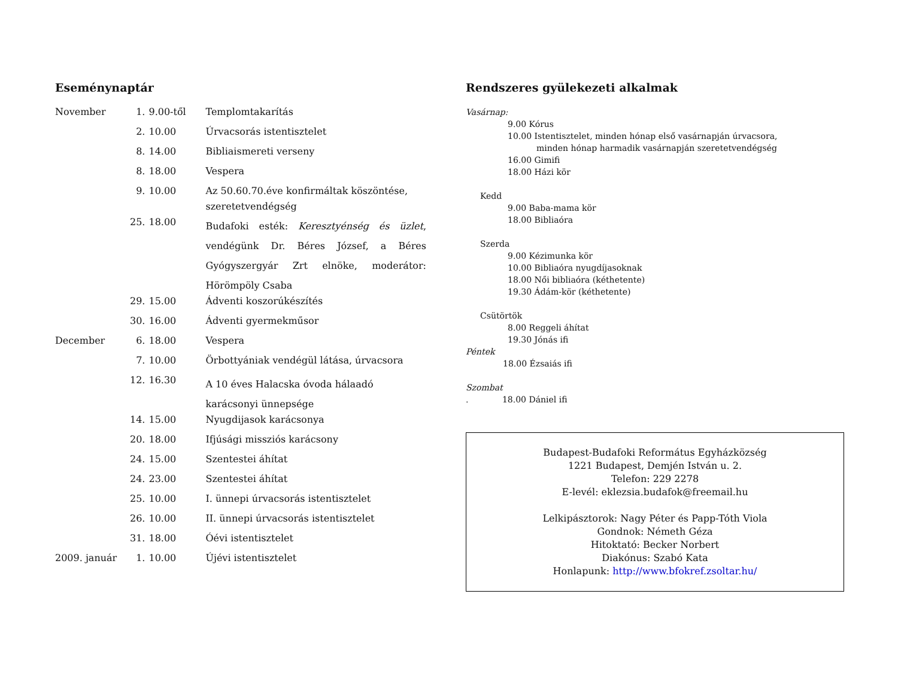Eseménynaptár
| November | 1. | 9.00-től | Templomtakarítás |
| | 2. | 10.00 | Úrvacsorás istentisztelet |
| | 8. | 14.00 | Bibliaismereti verseny |
| | 8. | 18.00 | Vespera |
| | 9. | 10.00 | Az 50.60.70.éve konfirmáltak köszöntése, szeretetvendégség |
| | 25. | 18.00 | Budafoki esték: Keresztyénség és üzlet , vendégünk Dr. Béres József, a Béres Gyógyszergyár Zrt elnöke, moderátor: Hörömpöly Csaba |
| | 29. | 15.00 | Ádventi koszorúkészítés |
| | 30. | 16.00 | Ádventi gyermekműsor |
| December | 6. | 18.00 | Vespera |
| | 7. | 10.00 | Örbottyániak vendégül látása, úrvacsora |
| | 12. | 16.30 | A 10 éves Halacska óvoda hálaadó karácsonyi ünnepsége |
| | 14. | 15.00 | Nyugdijasok karácsonya |
| | 20. | 18.00 | Ifjúsági missziós karácsony |
| | 24. | 15.00 | Szentestei áhítat |
| | 24. | 23.00 | Szentestei áhítat |
| | 25. | 10.00 | I. ünnepi úrvacsorás istentisztelet |
| | 26. | 10.00 | II. ünnepi úrvacsorás istentisztelet |
| | 31. | 18.00 | Óévi istentisztelet |
| 2009. január | 1. | 10.00 | Újévi istentisztelet |
Rendszeres gyülekezeti alkalmak
Vasárnap:
9.00 Kórus
10.00 Istentisztelet, minden hónap első vasárnapján úrvacsora,
minden hónap harmadik vasárnapján szeretetvendégség
16.00 Gimifi
18.00 Házi kör
Kedd
9.00 Baba-mama kör
18.00 Bibliaóra
Szerda
9.00 Kézimunka kör
10.00 Bibliaóra nyugdíjasoknak
18.00 Női bibliaóra (kéthetente)
19.30 Ádám-kör (kéthetente)
Csütörtök
8.00 Reggeli áhítat
19.30 Jónás ifi
Péntek
18.00 Ézsaiás ifi
Szombat
. 18.00 Dániel ifi
Budapest-Budafoki Református Egyházközség
1221 Budapest, Demjén István u. 2.
Telefon: 229 2278
E-levél: eklezsia.budafok@freemail.hu
Lelkipásztorok: Nagy Péter és Papp-Tóth Viola
Gondnok: Németh Géza
Hitoktató: Becker Norbert
Diakónus: Szabó Kata
Honlapunk: http://www.bfokref.zsoltar.hu/